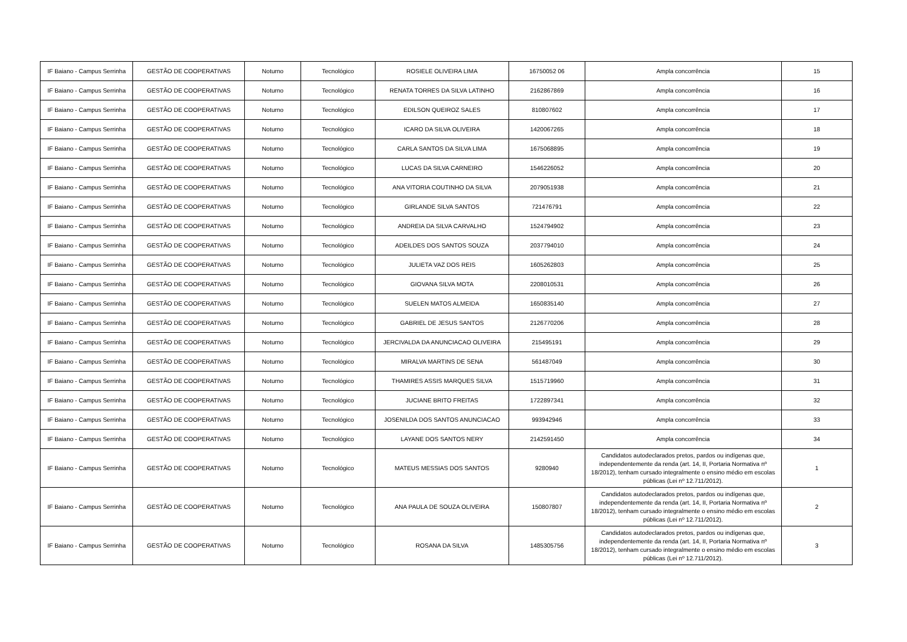| IF Baiano - Campus Serrinha | GESTÃO DE COOPERATIVAS | Noturno | Tecnológico | ROSIELE OLIVEIRA LIMA | 16750052 06 | Ampla concorrência | 15 |
| IF Baiano - Campus Serrinha | GESTÃO DE COOPERATIVAS | Noturno | Tecnológico | RENATA TORRES DA SILVA LATINHO | 2162867869 | Ampla concorrência | 16 |
| IF Baiano - Campus Serrinha | GESTÃO DE COOPERATIVAS | Noturno | Tecnológico | EDILSON QUEIROZ SALES | 810807602 | Ampla concorrência | 17 |
| IF Baiano - Campus Serrinha | GESTÃO DE COOPERATIVAS | Noturno | Tecnológico | ICARO DA SILVA OLIVEIRA | 1420067265 | Ampla concorrência | 18 |
| IF Baiano - Campus Serrinha | GESTÃO DE COOPERATIVAS | Noturno | Tecnológico | CARLA SANTOS DA SILVA LIMA | 1675068895 | Ampla concorrência | 19 |
| IF Baiano - Campus Serrinha | GESTÃO DE COOPERATIVAS | Noturno | Tecnológico | LUCAS DA SILVA CARNEIRO | 1546226052 | Ampla concorrência | 20 |
| IF Baiano - Campus Serrinha | GESTÃO DE COOPERATIVAS | Noturno | Tecnológico | ANA VITORIA COUTINHO DA SILVA | 2079051938 | Ampla concorrência | 21 |
| IF Baiano - Campus Serrinha | GESTÃO DE COOPERATIVAS | Noturno | Tecnológico | GIRLANDE SILVA SANTOS | 721476791 | Ampla concorrência | 22 |
| IF Baiano - Campus Serrinha | GESTÃO DE COOPERATIVAS | Noturno | Tecnológico | ANDREIA DA SILVA CARVALHO | 1524794902 | Ampla concorrência | 23 |
| IF Baiano - Campus Serrinha | GESTÃO DE COOPERATIVAS | Noturno | Tecnológico | ADEILDES DOS SANTOS SOUZA | 2037794010 | Ampla concorrência | 24 |
| IF Baiano - Campus Serrinha | GESTÃO DE COOPERATIVAS | Noturno | Tecnológico | JULIETA VAZ DOS REIS | 1605262803 | Ampla concorrência | 25 |
| IF Baiano - Campus Serrinha | GESTÃO DE COOPERATIVAS | Noturno | Tecnológico | GIOVANA SILVA MOTA | 2208010531 | Ampla concorrência | 26 |
| IF Baiano - Campus Serrinha | GESTÃO DE COOPERATIVAS | Noturno | Tecnológico | SUELEN MATOS ALMEIDA | 1650835140 | Ampla concorrência | 27 |
| IF Baiano - Campus Serrinha | GESTÃO DE COOPERATIVAS | Noturno | Tecnológico | GABRIEL DE JESUS SANTOS | 2126770206 | Ampla concorrência | 28 |
| IF Baiano - Campus Serrinha | GESTÃO DE COOPERATIVAS | Noturno | Tecnológico | JERCIVALDA DA ANUNCIACAO OLIVEIRA | 215495191 | Ampla concorrência | 29 |
| IF Baiano - Campus Serrinha | GESTÃO DE COOPERATIVAS | Noturno | Tecnológico | MIRALVA MARTINS DE SENA | 561487049 | Ampla concorrência | 30 |
| IF Baiano - Campus Serrinha | GESTÃO DE COOPERATIVAS | Noturno | Tecnológico | THAMIRES ASSIS MARQUES SILVA | 1515719960 | Ampla concorrência | 31 |
| IF Baiano - Campus Serrinha | GESTÃO DE COOPERATIVAS | Noturno | Tecnológico | JUCIANE BRITO FREITAS | 1722897341 | Ampla concorrência | 32 |
| IF Baiano - Campus Serrinha | GESTÃO DE COOPERATIVAS | Noturno | Tecnológico | JOSENILDA DOS SANTOS ANUNCIACAO | 993942946 | Ampla concorrência | 33 |
| IF Baiano - Campus Serrinha | GESTÃO DE COOPERATIVAS | Noturno | Tecnológico | LAYANE DOS SANTOS NERY | 2142591450 | Ampla concorrência | 34 |
| IF Baiano - Campus Serrinha | GESTÃO DE COOPERATIVAS | Noturno | Tecnológico | MATEUS MESSIAS DOS SANTOS | 9280940 | Candidatos autodeclarados pretos, pardos ou indígenas que, independentemente da renda (art. 14, II, Portaria Normativa nº 18/2012), tenham cursado integralmente o ensino médio em escolas públicas (Lei nº 12.711/2012). | 1 |
| IF Baiano - Campus Serrinha | GESTÃO DE COOPERATIVAS | Noturno | Tecnológico | ANA PAULA DE SOUZA OLIVEIRA | 150807807 | Candidatos autodeclarados pretos, pardos ou indígenas que, independentemente da renda (art. 14, II, Portaria Normativa nº 18/2012), tenham cursado integralmente o ensino médio em escolas públicas (Lei nº 12.711/2012). | 2 |
| IF Baiano - Campus Serrinha | GESTÃO DE COOPERATIVAS | Noturno | Tecnológico | ROSANA DA SILVA | 1485305756 | Candidatos autodeclarados pretos, pardos ou indígenas que, independentemente da renda (art. 14, II, Portaria Normativa nº 18/2012), tenham cursado integralmente o ensino médio em escolas públicas (Lei nº 12.711/2012). | 3 |